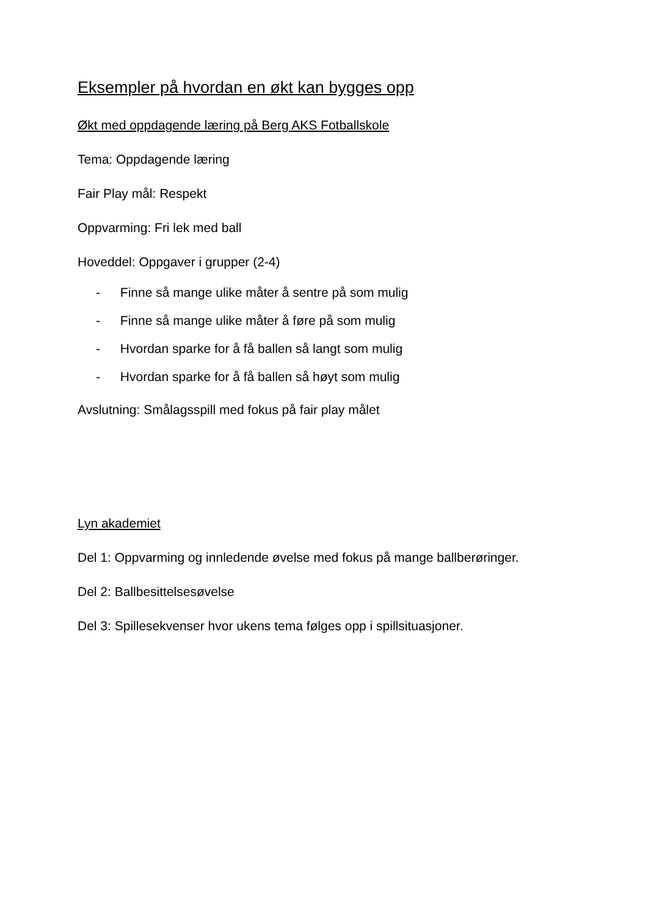Eksempler på hvordan en økt kan bygges opp
Økt med oppdagende læring på Berg AKS Fotballskole
Tema: Oppdagende læring
Fair Play mål: Respekt
Oppvarming: Fri lek med ball
Hoveddel: Oppgaver i grupper (2-4)
- Finne så mange ulike måter å sentre på som mulig
- Finne så mange ulike måter å føre på som mulig
- Hvordan sparke for å få ballen så langt som mulig
- Hvordan sparke for å få ballen så høyt som mulig
Avslutning: Smålagsspill med fokus på fair play målet
Lyn akademiet
Del 1: Oppvarming og innledende øvelse med fokus på mange ballberøringer.
Del 2: Ballbesittelsesøvelse
Del 3: Spillesekvenser hvor ukens tema følges opp i spillsituasjoner.